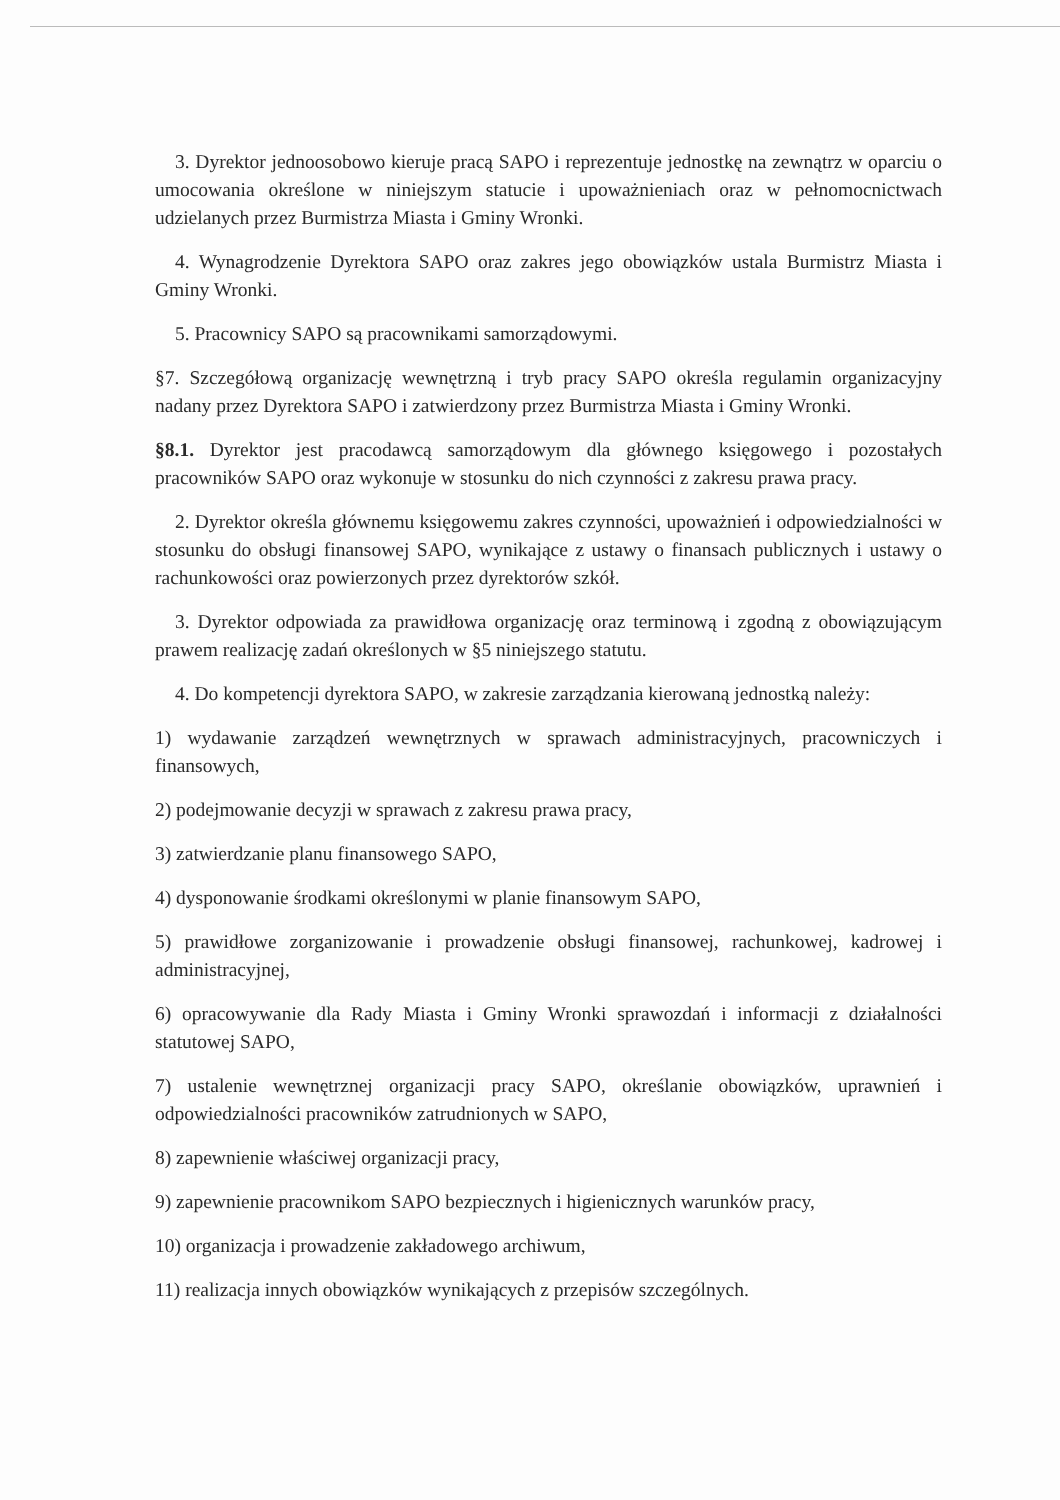3. Dyrektor jednoosobowo kieruje pracą SAPO i reprezentuje jednostkę na zewnątrz w oparciu o umocowania określone w niniejszym statucie i upoważnieniach oraz w pełnomocnictwach udzielanych przez Burmistrza Miasta i Gminy Wronki.
4. Wynagrodzenie Dyrektora SAPO oraz zakres jego obowiązków ustala Burmistrz Miasta i Gminy Wronki.
5. Pracownicy SAPO są pracownikami samorządowymi.
§7. Szczegółową organizację wewnętrzną i tryb pracy SAPO określa regulamin organizacyjny nadany przez Dyrektora SAPO i zatwierdzony przez Burmistrza Miasta i Gminy Wronki.
§8.1. Dyrektor jest pracodawcą samorządowym dla głównego księgowego i pozostałych pracowników SAPO oraz wykonuje w stosunku do nich czynności z zakresu prawa pracy.
2. Dyrektor określa głównemu księgowemu zakres czynności, upoważnień i odpowiedzialności w stosunku do obsługi finansowej SAPO, wynikające z ustawy o finansach publicznych i ustawy o rachunkowości oraz powierzonych przez dyrektorów szkół.
3. Dyrektor odpowiada za prawidłowa organizację oraz terminową i zgodną z obowiązującym prawem realizację zadań określonych w §5 niniejszego statutu.
4. Do kompetencji dyrektora SAPO, w zakresie zarządzania kierowaną jednostką należy:
1) wydawanie zarządzeń wewnętrznych w sprawach administracyjnych, pracowniczych i finansowych,
2) podejmowanie decyzji w sprawach z zakresu prawa pracy,
3) zatwierdzanie planu finansowego SAPO,
4) dysponowanie środkami określonymi w planie finansowym SAPO,
5) prawidłowe zorganizowanie i prowadzenie obsługi finansowej, rachunkowej, kadrowej i administracyjnej,
6) opracowywanie dla Rady Miasta i Gminy Wronki sprawozdań i informacji z działalności statutowej SAPO,
7) ustalenie wewnętrznej organizacji pracy SAPO, określanie obowiązków, uprawnień i odpowiedzialności pracowników zatrudnionych w SAPO,
8) zapewnienie właściwej organizacji pracy,
9) zapewnienie pracownikom SAPO bezpiecznych i higienicznych warunków pracy,
10) organizacja i prowadzenie zakładowego archiwum,
11) realizacja innych obowiązków wynikających z przepisów szczególnych.